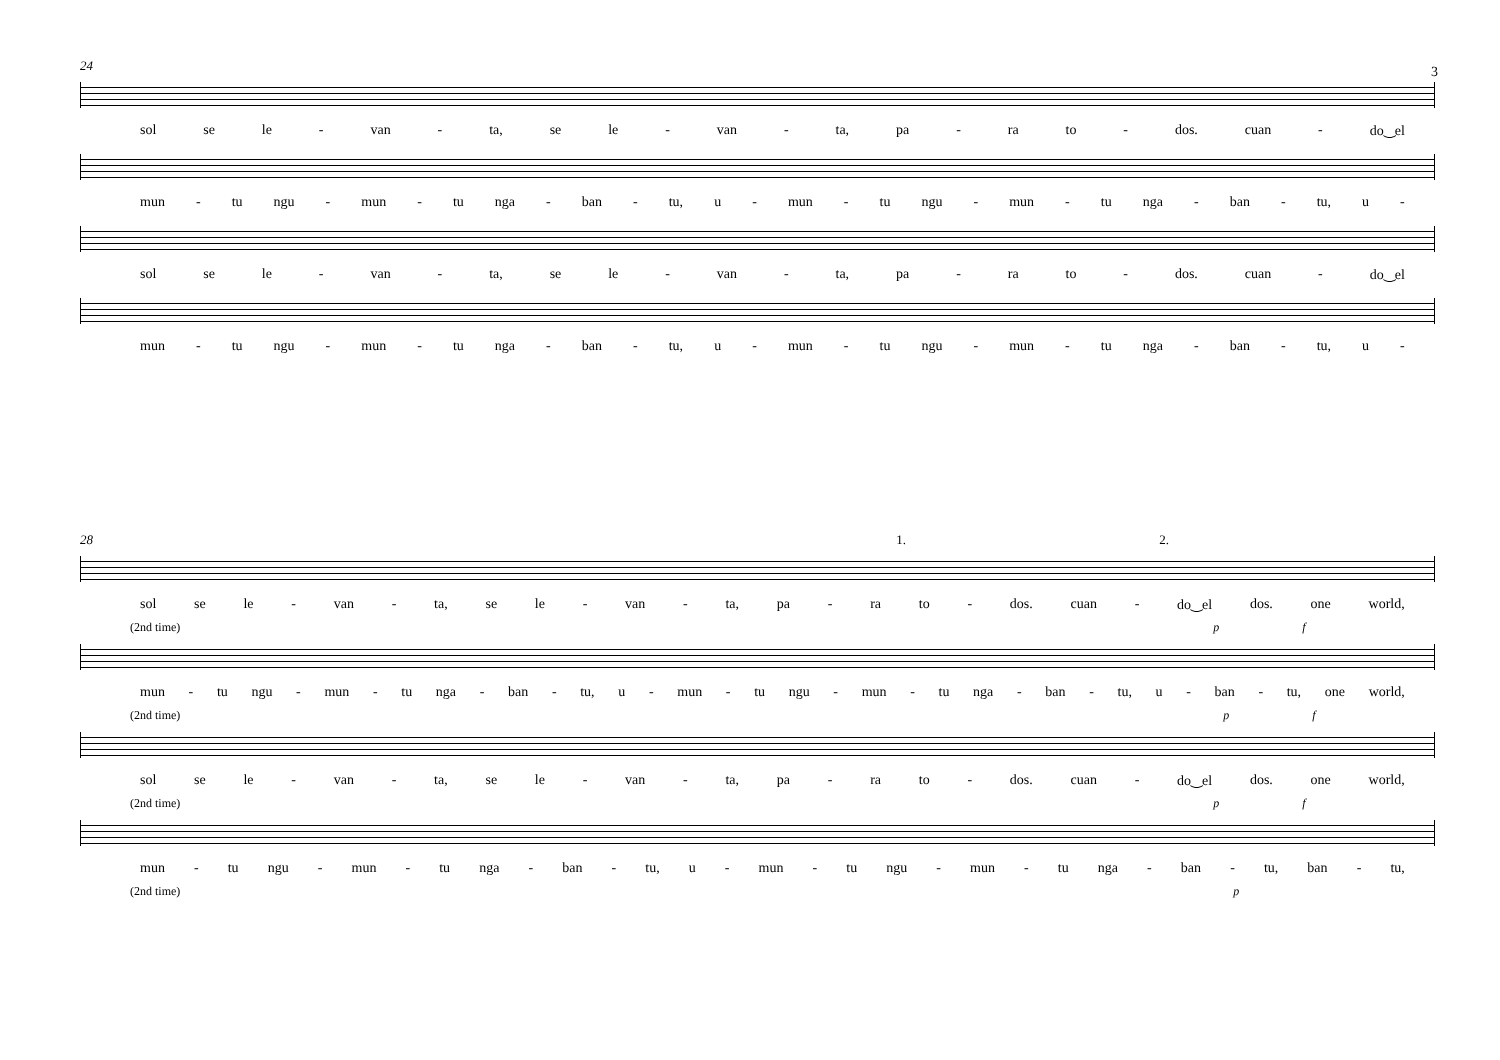3
24
sol se le - van - ta, se le - van - ta, pa - ra to - dos. cuan - do‿el
mun - tu ngu - mun - tu nga - ban - tu, u - mun - tu ngu - mun - tu nga - ban - tu, u -
sol se le - van - ta, se le - van - ta, pa - ra to - dos. cuan - do‿el
mun - tu ngu - mun - tu nga - ban - tu, u - mun - tu ngu - mun - tu nga - ban - tu, u -
28 1. 2.
sol se le - van - ta, se le - van - ta, pa - ra to - dos. cuan - do‿el dos. one world,
(2nd time) p f
mun - tu ngu - mun - tu nga - ban - tu, u - mun - tu ngu - mun - tu nga - ban - tu, u - ban - tu, one world,
(2nd time) p f
sol se le - van - ta, se le - van - ta, pa - ra to - dos. cuan - do‿el dos. one world,
(2nd time) p f
mun - tu ngu - mun - tu nga - ban - tu, u - mun - tu ngu - mun - tu nga - ban - tu, ban - tu,
(2nd time) p